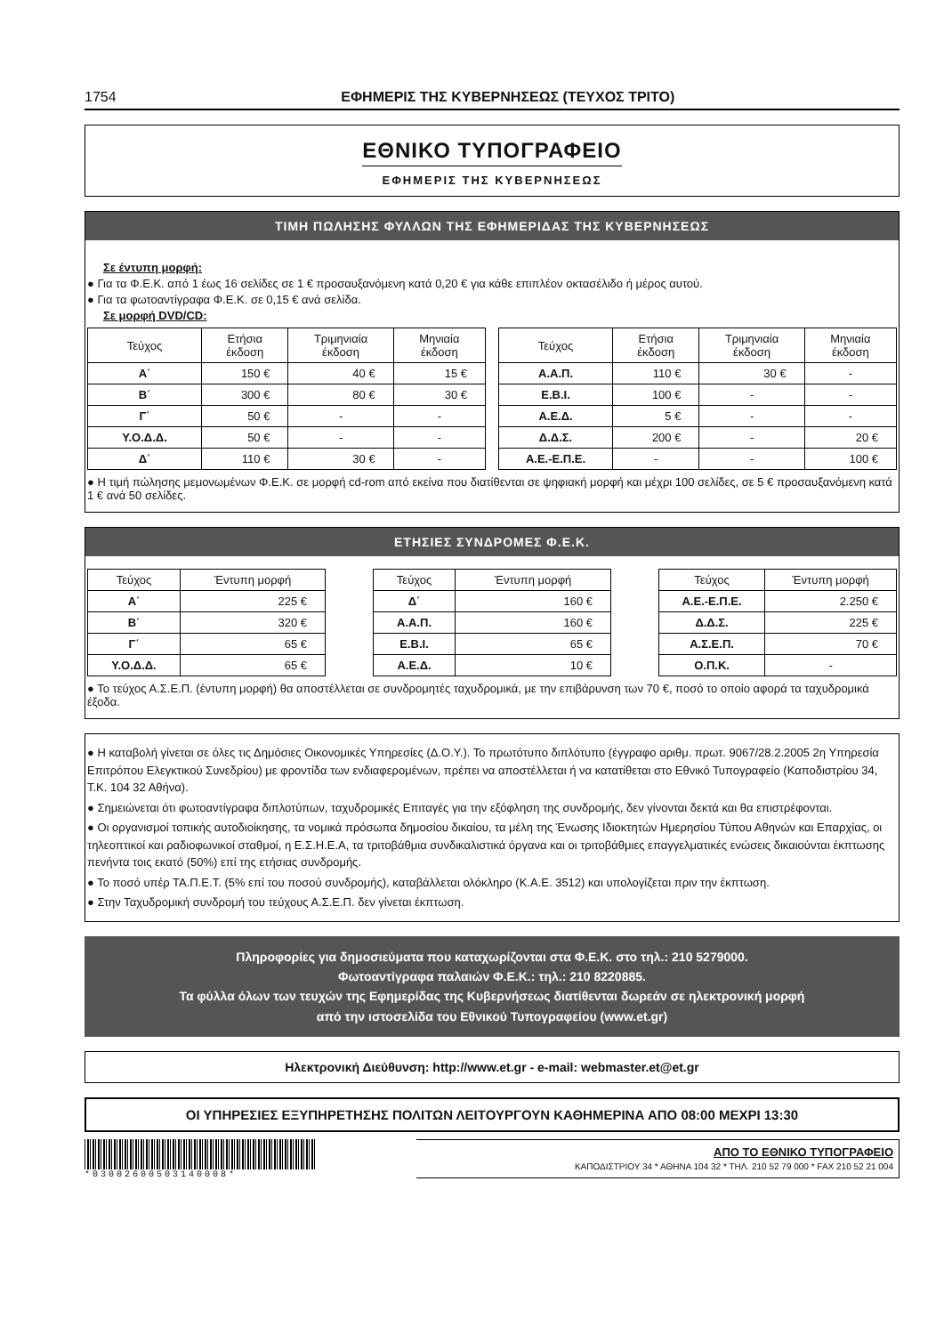1754 ΕΦΗΜΕΡΙΣ ΤΗΣ ΚΥΒΕΡΝΗΣΕΩΣ (ΤΕΥΧΟΣ ΤΡΙΤΟ)
ΕΘΝΙΚΟ ΤΥΠΟΓΡΑΦΕΙΟ
ΕΦΗΜΕΡΙΣ ΤΗΣ ΚΥΒΕΡΝΗΣΕΩΣ
ΤΙΜΗ ΠΩΛΗΣΗΣ ΦΥΛΛΩΝ ΤΗΣ ΕΦΗΜΕΡΙΔΑΣ ΤΗΣ ΚΥΒΕΡΝΗΣΕΩΣ
Σε έντυπη μορφή:
● Για τα Φ.Ε.Κ. από 1 έως 16 σελίδες σε 1 € προσαυξανόμενη κατά 0,20 € για κάθε επιπλέον οκτασέλιδο ή μέρος αυτού.
● Για τα φωτοαντίγραφα Φ.Ε.Κ. σε 0,15 € ανά σελίδα.
Σε μορφή DVD/CD:
| Τεύχος | Ετήσια έκδοση | Τριμηνιαία έκδοση | Μηνιαία έκδοση |
| --- | --- | --- | --- |
| Α΄ | 150 € | 40 € | 15 € |
| Β΄ | 300 € | 80 € | 30 € |
| Γ΄ | 50 € | - | - |
| Υ.Ο.Δ.Δ. | 50 € | - | - |
| Δ΄ | 110 € | 30 € | - |
| Τεύχος | Ετήσια έκδοση | Τριμηνιαία έκδοση | Μηνιαία έκδοση |
| --- | --- | --- | --- |
| Α.Α.Π. | 110 € | 30 € | - |
| Ε.Β.Ι. | 100 € | - | - |
| Α.Ε.Δ. | 5 € | - | - |
| Δ.Δ.Σ. | 200 € | - | 20 € |
| Α.Ε.-Ε.Π.Ε. | - | - | 100 € |
● Η τιμή πώλησης μεμονωμένων Φ.Ε.Κ. σε μορφή cd-rom από εκείνα που διατίθενται σε ψηφιακή μορφή και μέχρι 100 σελίδες, σε 5 € προσαυξανόμενη κατά 1 € ανά 50 σελίδες.
ΕΤΗΣΙΕΣ ΣΥΝΔΡΟΜΕΣ Φ.Ε.Κ.
| Τεύχος | Έντυπη μορφή |
| --- | --- |
| Α΄ | 225 € |
| Β΄ | 320 € |
| Γ΄ | 65 € |
| Υ.Ο.Δ.Δ. | 65 € |
| Τεύχος | Έντυπη μορφή |
| --- | --- |
| Δ΄ | 160 € |
| Α.Α.Π. | 160 € |
| Ε.Β.Ι. | 65 € |
| Α.Ε.Δ. | 10 € |
| Τεύχος | Έντυπη μορφή |
| --- | --- |
| Α.Ε.-Ε.Π.Ε. | 2.250 € |
| Δ.Δ.Σ. | 225 € |
| Α.Σ.Ε.Π. | 70 € |
| Ο.Π.Κ. | - |
● Το τεύχος Α.Σ.Ε.Π. (έντυπη μορφή) θα αποστέλλεται σε συνδρομητές ταχυδρομικά, με την επιβάρυνση των 70 €, ποσό το οποίο αφορά τα ταχυδρομικά έξοδα.
● Η καταβολή γίνεται σε όλες τις Δημόσιες Οικονομικές Υπηρεσίες (Δ.Ο.Υ.). Το πρωτότυπο διπλότυπο (έγγραφο αριθμ. πρωτ. 9067/28.2.2005 2η Υπηρεσία Επιτρόπου Ελεγκτικού Συνεδρίου) με φροντίδα των ενδιαφερομένων, πρέπει να αποστέλλεται ή να κατατίθεται στο Εθνικό Τυπογραφείο (Καποδιστρίου 34, Τ.Κ. 104 32 Αθήνα).
● Σημειώνεται ότι φωτοαντίγραφα διπλοτύπων, ταχυδρομικές Επιταγές για την εξόφληση της συνδρομής, δεν γίνονται δεκτά και θα επιστρέφονται.
● Οι οργανισμοί τοπικής αυτοδιοίκησης, τα νομικά πρόσωπα δημοσίου δικαίου, τα μέλη της Ένωσης Ιδιοκτητών Ημερησίου Τύπου Αθηνών και Επαρχίας, οι τηλεοπτικοί και ραδιοφωνικοί σταθμοί, η Ε.Σ.Η.Ε.Α, τα τριτοβάθμια συνδικαλιστικά όργανα και οι τριτοβάθμιες επαγγελματικές ενώσεις δικαιούνται έκπτωσης πενήντα τοις εκατό (50%) επί της ετήσιας συνδρομής.
● Το ποσό υπέρ ΤΑ.Π.Ε.Τ. (5% επί του ποσού συνδρομής), καταβάλλεται ολόκληρο (Κ.Α.Ε. 3512) και υπολογίζεται πριν την έκπτωση.
● Στην Ταχυδρομική συνδρομή του τεύχους Α.Σ.Ε.Π. δεν γίνεται έκπτωση.
Πληροφορίες για δημοσιεύματα που καταχωρίζονται στα Φ.Ε.Κ. στο τηλ.: 210 5279000.
Φωτοαντίγραφα παλαιών Φ.Ε.Κ.: τηλ.: 210 8220885.
Τα φύλλα όλων των τευχών της Εφημερίδας της Κυβερνήσεως διατίθενται δωρεάν σε ηλεκτρονική μορφή
από την ιστοσελίδα του Εθνικού Τυπογραφείου (www.et.gr)
Ηλεκτρονική Διεύθυνση: http://www.et.gr - e-mail: webmaster.et@et.gr
ΟΙ ΥΠΗΡΕΣΙΕΣ ΕΞΥΠΗΡΕΤΗΣΗΣ ΠΟΛΙΤΩΝ ΛΕΙΤΟΥΡΓΟΥΝ ΚΑΘΗΜΕΡΙΝΑ ΑΠΟ 08:00 ΜΕΧΡΙ 13:30
*03002600503140008*
ΑΠΟ ΤΟ ΕΘΝΙΚΟ ΤΥΠΟΓΡΑΦΕΙΟ
ΚΑΠΟΔΙΣΤΡΙΟΥ 34 * ΑΘΗΝΑ 104 32 * ΤΗΛ. 210 52 79 000 * FAX 210 52 21 004